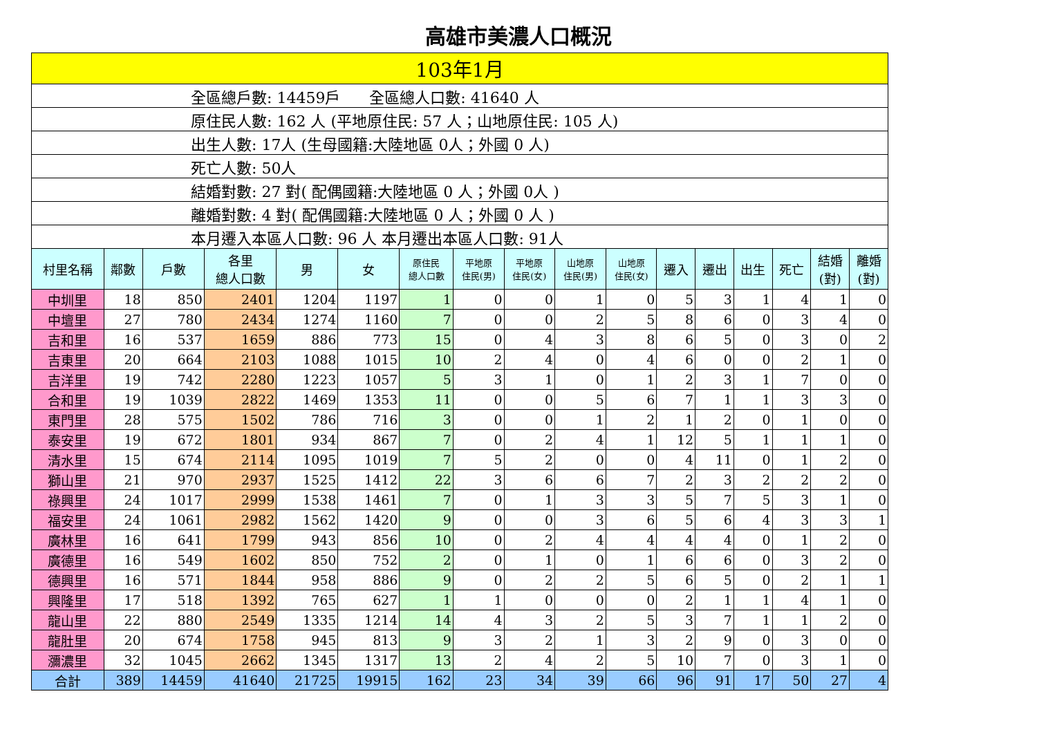高雄市美濃人口概況
| 103年1月 | | | | | | | | | | | | | | | | |
| 全區總戶數: 14459戶 全區總人口數: 41640 人 | | | | | | | | | | | | | | | | |
| 原住民人數: 162 人 (平地原住民: 57 人；山地原住民: 105 人) | | | | | | | | | | | | | | | | |
| 出生人數: 17人 (生母國籍:大陸地區 0人；外國 0 人) | | | | | | | | | | | | | | | | |
| 死亡人數: 50人 | | | | | | | | | | | | | | | | |
| 結婚對數: 27 對( 配偶國籍:大陸地區 0 人；外國 0人 ) | | | | | | | | | | | | | | | | |
| 離婚對數: 4 對( 配偶國籍:大陸地區 0 人；外國 0 人 ) | | | | | | | | | | | | | | | | |
| 本月遷入本區人口數: 96 人 本月遷出本區人口數: 91人 | | | | | | | | | | | | | | | | |
| 村里名稱 | 鄰數 | 戶數 | 各里 總人口數 | 男 | 女 | 原住民 總人口數 | 平地原 住民(男) | 平地原 住民(女) | 山地原 住民(男) | 山地原 住民(女) | 遷入 | 遷出 | 出生 | 死亡 | 結婚 (對) | 離婚 (對) |
| 中圳里 | 18 | 850 | 2401 | 1204 | 1197 | 1 | 0 | 0 | 1 | 0 | 5 | 3 | 1 | 4 | 1 | 0 |
| 中壇里 | 27 | 780 | 2434 | 1274 | 1160 | 7 | 0 | 0 | 2 | 5 | 8 | 6 | 0 | 3 | 4 | 0 |
| 吉和里 | 16 | 537 | 1659 | 886 | 773 | 15 | 0 | 4 | 3 | 8 | 6 | 5 | 0 | 3 | 0 | 2 |
| 吉東里 | 20 | 664 | 2103 | 1088 | 1015 | 10 | 2 | 4 | 0 | 4 | 6 | 0 | 0 | 2 | 1 | 0 |
| 吉洋里 | 19 | 742 | 2280 | 1223 | 1057 | 5 | 3 | 1 | 0 | 1 | 2 | 3 | 1 | 7 | 0 | 0 |
| 合和里 | 19 | 1039 | 2822 | 1469 | 1353 | 11 | 0 | 0 | 5 | 6 | 7 | 1 | 1 | 3 | 3 | 0 |
| 東門里 | 28 | 575 | 1502 | 786 | 716 | 3 | 0 | 0 | 1 | 2 | 1 | 2 | 0 | 1 | 0 | 0 |
| 泰安里 | 19 | 672 | 1801 | 934 | 867 | 7 | 0 | 2 | 4 | 1 | 12 | 5 | 1 | 1 | 1 | 0 |
| 清水里 | 15 | 674 | 2114 | 1095 | 1019 | 7 | 5 | 2 | 0 | 0 | 4 | 11 | 0 | 1 | 2 | 0 |
| 獅山里 | 21 | 970 | 2937 | 1525 | 1412 | 22 | 3 | 6 | 6 | 7 | 2 | 3 | 2 | 2 | 2 | 0 |
| 祿興里 | 24 | 1017 | 2999 | 1538 | 1461 | 7 | 0 | 1 | 3 | 3 | 5 | 7 | 5 | 3 | 1 | 0 |
| 福安里 | 24 | 1061 | 2982 | 1562 | 1420 | 9 | 0 | 0 | 3 | 6 | 5 | 6 | 4 | 3 | 3 | 1 |
| 廣林里 | 16 | 641 | 1799 | 943 | 856 | 10 | 0 | 2 | 4 | 4 | 4 | 4 | 0 | 1 | 2 | 0 |
| 廣德里 | 16 | 549 | 1602 | 850 | 752 | 2 | 0 | 1 | 0 | 1 | 6 | 6 | 0 | 3 | 2 | 0 |
| 德興里 | 16 | 571 | 1844 | 958 | 886 | 9 | 0 | 2 | 2 | 5 | 6 | 5 | 0 | 2 | 1 | 1 |
| 興隆里 | 17 | 518 | 1392 | 765 | 627 | 1 | 1 | 0 | 0 | 0 | 2 | 1 | 1 | 4 | 1 | 0 |
| 龍山里 | 22 | 880 | 2549 | 1335 | 1214 | 14 | 4 | 3 | 2 | 5 | 3 | 7 | 1 | 1 | 2 | 0 |
| 龍肚里 | 20 | 674 | 1758 | 945 | 813 | 9 | 3 | 2 | 1 | 3 | 2 | 9 | 0 | 3 | 0 | 0 |
| 瀰濃里 | 32 | 1045 | 2662 | 1345 | 1317 | 13 | 2 | 4 | 2 | 5 | 10 | 7 | 0 | 3 | 1 | 0 |
| 合計 | 389 | 14459 | 41640 | 21725 | 19915 | 162 | 23 | 34 | 39 | 66 | 96 | 91 | 17 | 50 | 27 | 4 |